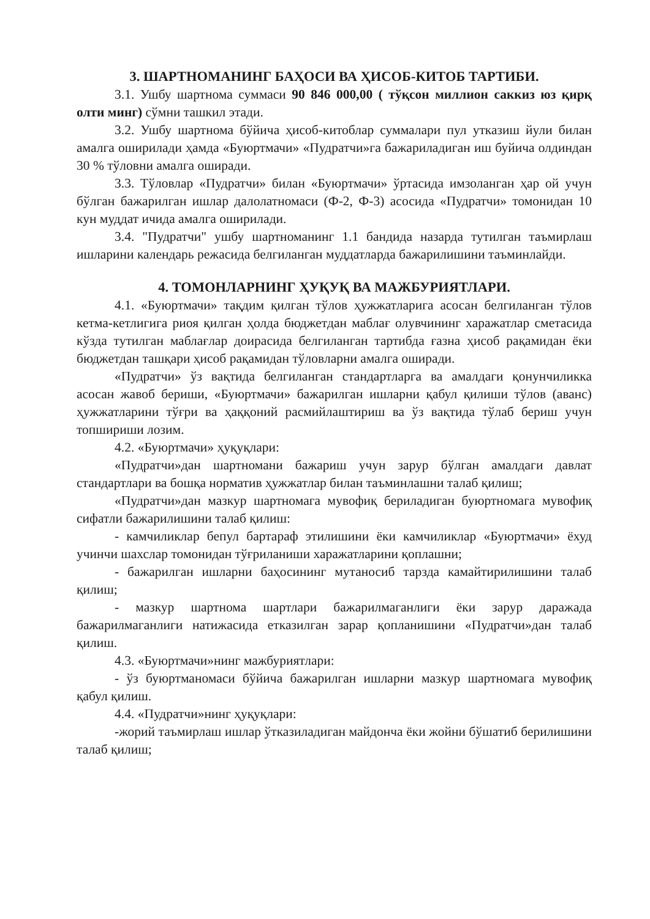3. ШАРТНОМАНИНГ БАҲОСИ ВА ҲИСОБ-КИТОБ ТАРТИБИ.
3.1. Ушбу шартнома суммаси 90 846 000,00 ( тўқсон миллион саккиз юз қирқ олти минг) сўмни ташкил этади.
3.2. Ушбу шартнома бўйича ҳисоб-китоблар суммалари пул утказиш йули билан амалга оширилади ҳамда «Буюртмачи» «Пудратчи»га бажариладиган иш буйича олдиндан 30 % тўловни амалга оширади.
3.3. Тўловлар «Пудратчи» билан «Буюртмачи» ўртасида имзоланган ҳар ой учун бўлган бажарилган ишлар далолатномаси (Ф-2, Ф-3) асосида «Пудратчи» томонидан 10 кун муддат ичида амалга оширилади.
3.4. "Пудратчи" ушбу шартноманинг 1.1 бандида назарда тутилган таъмирлаш ишларини календарь режасида белгиланган муддатларда бажарилишини таъминлайди.
4. ТОМОНЛАРНИНГ ҲУҚУҚ ВА МАЖБУРИЯТЛАРИ.
4.1. «Буюртмачи» тақдим қилган тўлов ҳужжатларига асосан белгиланган тўлов кетма-кетлигига риоя қилган ҳолда бюджетдан маблағ олувчининг харажатлар сметасида кўзда тутилган маблағлар доирасида белгиланган тартибда ғазна ҳисоб рақамидан ёки бюджетдан ташқари ҳисоб рақамидан тўловларни амалга оширади.
«Пудратчи» ўз вақтида белгиланган стандартларга ва амалдаги қонунчиликка асосан жавоб бериши, «Буюртмачи» бажарилган ишларни қабул қилиши тўлов (аванс) ҳужжатларини тўғри ва ҳаққоний расмийлаштириш ва ўз вақтида тўлаб бериш учун топшириши лозим.
4.2. «Буюртмачи» ҳуқуқлари:
«Пудратчи»дан шартномани бажариш учун зарур бўлган амалдаги давлат стандартлари ва бошқа норматив ҳужжатлар билан таъминлашни талаб қилиш;
«Пудратчи»дан мазкур шартномага мувофиқ бериладиган буюртномага мувофиқ сифатли бажарилишини талаб қилиш:
- камчиликлар бепул бартараф этилишини ёки камчиликлар «Буюртмачи» ёхуд учинчи шахслар томонидан тўғриланиши харажатларини қоплашни;
- бажарилган ишларни баҳосининг мутаносиб тарзда камайтирилишини талаб қилиш;
- мазкур шартнома шартлари бажарилмаганлиги ёки зарур даражада бажарилмаганлиги натижасида етказилган зарар қопланишини «Пудратчи»дан талаб қилиш.
4.3. «Буюртмачи»нинг мажбуриятлари:
- ўз буюртманомаси бўйича бажарилган ишларни мазкур шартномага мувофиқ қабул қилиш.
4.4. «Пудратчи»нинг ҳуқуқлари:
-жорий таъмирлаш ишлар ўтказиладиган майдонча ёки жойни бўшатиб берилишини талаб қилиш;